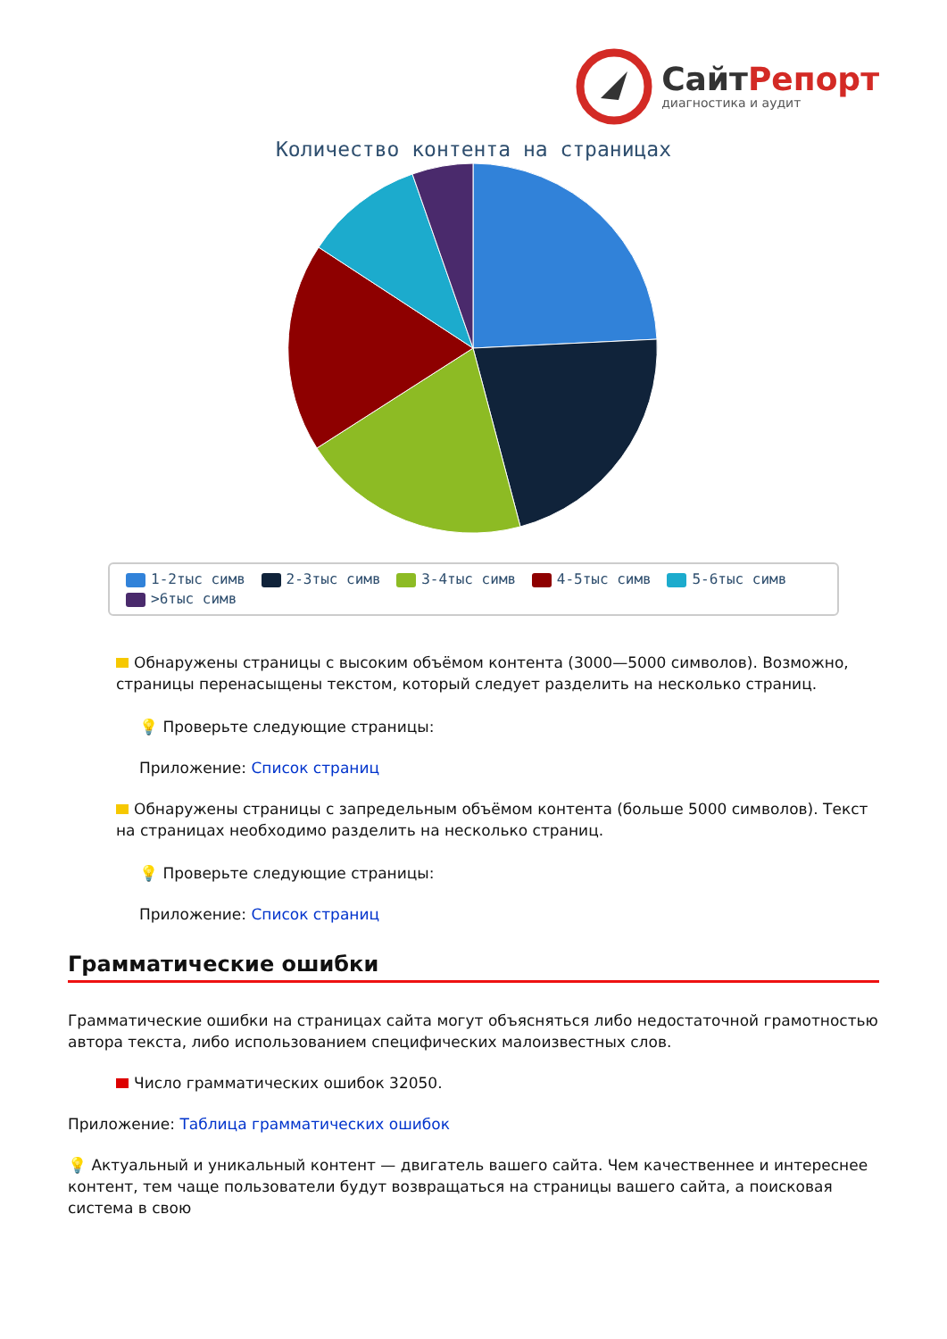СайтРепорт
диагностика и аудит
Количество контента на страницах
1-2тыс симв 2-3тыс симв 3-4тыс симв 4-5тыс симв 5-6тыс симв
>6тыс симв
Обнаружены страницы с высоким объёмом контента (3000—5000 символов). Возможно, страницы перенасыщены текстом, который следует разделить на несколько страниц.
💡 Проверьте следующие страницы:
Приложение: Список страниц
Обнаружены страницы с запредельным объёмом контента (больше 5000 символов). Текст на страницах необходимо разделить на несколько страниц.
💡 Проверьте следующие страницы:
Приложение: Список страниц
Грамматические ошибки
Грамматические ошибки на страницах сайта могут объясняться либо недостаточной грамотностью автора текста, либо использованием специфических малоизвестных слов.
Число грамматических ошибок 32050.
Приложение: Таблица грамматических ошибок
💡 Актуальный и уникальный контент — двигатель вашего сайта. Чем качественнее и интереснее контент, тем чаще пользователи будут возвращаться на страницы вашего сайта, а поисковая система в свою